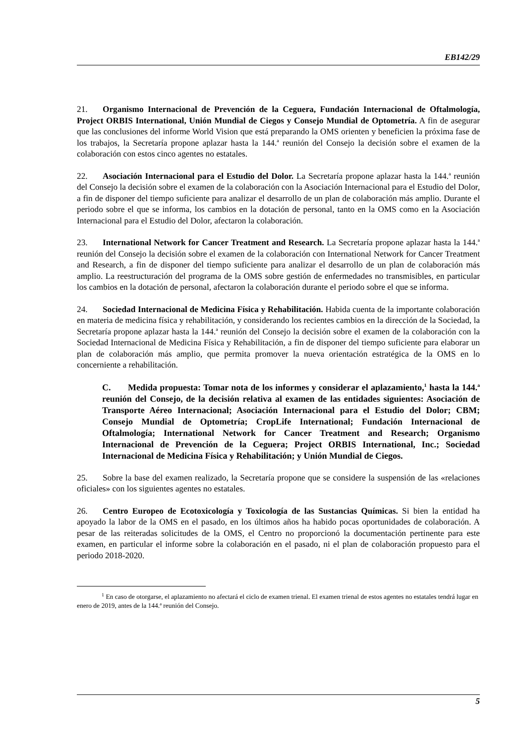EB142/29
21. Organismo Internacional de Prevención de la Ceguera, Fundación Internacional de Oftalmología, Project ORBIS International, Unión Mundial de Ciegos y Consejo Mundial de Optometría. A fin de asegurar que las conclusiones del informe World Vision que está preparando la OMS orienten y beneficien la próxima fase de los trabajos, la Secretaría propone aplazar hasta la 144.<sup>a</sup> reunión del Consejo la decisión sobre el examen de la colaboración con estos cinco agentes no estatales.
22. Asociación Internacional para el Estudio del Dolor. La Secretaría propone aplazar hasta la 144.<sup>a</sup> reunión del Consejo la decisión sobre el examen de la colaboración con la Asociación Internacional para el Estudio del Dolor, a fin de disponer del tiempo suficiente para analizar el desarrollo de un plan de colaboración más amplio. Durante el periodo sobre el que se informa, los cambios en la dotación de personal, tanto en la OMS como en la Asociación Internacional para el Estudio del Dolor, afectaron la colaboración.
23. International Network for Cancer Treatment and Research. La Secretaría propone aplazar hasta la 144.<sup>a</sup> reunión del Consejo la decisión sobre el examen de la colaboración con International Network for Cancer Treatment and Research, a fin de disponer del tiempo suficiente para analizar el desarrollo de un plan de colaboración más amplio. La reestructuración del programa de la OMS sobre gestión de enfermedades no transmisibles, en particular los cambios en la dotación de personal, afectaron la colaboración durante el periodo sobre el que se informa.
24. Sociedad Internacional de Medicina Física y Rehabilitación. Habida cuenta de la importante colaboración en materia de medicina física y rehabilitación, y considerando los recientes cambios en la dirección de la Sociedad, la Secretaría propone aplazar hasta la 144.<sup>a</sup> reunión del Consejo la decisión sobre el examen de la colaboración con la Sociedad Internacional de Medicina Física y Rehabilitación, a fin de disponer del tiempo suficiente para elaborar un plan de colaboración más amplio, que permita promover la nueva orientación estratégica de la OMS en lo concerniente a rehabilitación.
C. Medida propuesta: Tomar nota de los informes y considerar el aplazamiento,<sup>1</sup> hasta la 144.<sup>a</sup> reunión del Consejo, de la decisión relativa al examen de las entidades siguientes: Asociación de Transporte Aéreo Internacional; Asociación Internacional para el Estudio del Dolor; CBM; Consejo Mundial de Optometría; CropLife International; Fundación Internacional de Oftalmología; International Network for Cancer Treatment and Research; Organismo Internacional de Prevención de la Ceguera; Project ORBIS International, Inc.; Sociedad Internacional de Medicina Física y Rehabilitación; y Unión Mundial de Ciegos.
25. Sobre la base del examen realizado, la Secretaría propone que se considere la suspensión de las «relaciones oficiales» con los siguientes agentes no estatales.
26. Centro Europeo de Ecotoxicología y Toxicología de las Sustancias Químicas. Si bien la entidad ha apoyado la labor de la OMS en el pasado, en los últimos años ha habido pocas oportunidades de colaboración. A pesar de las reiteradas solicitudes de la OMS, el Centro no proporcionó la documentación pertinente para este examen, en particular el informe sobre la colaboración en el pasado, ni el plan de colaboración propuesto para el periodo 2018-2020.
<sup>1</sup> En caso de otorgarse, el aplazamiento no afectará el ciclo de examen trienal. El examen trienal de estos agentes no estatales tendrá lugar en enero de 2019, antes de la 144.ª reunión del Consejo.
5